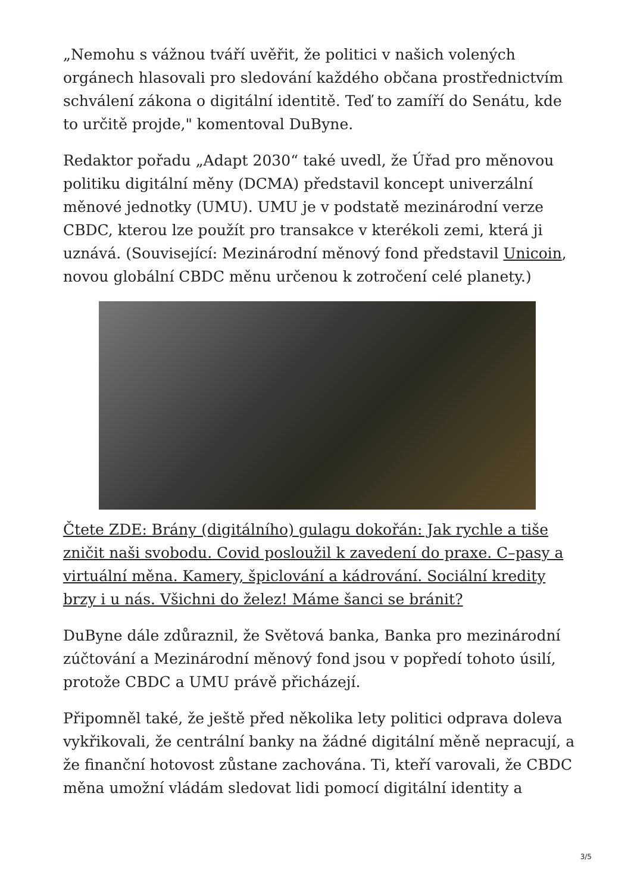„Nemohu s vážnou tváří uvěřit, že politici v našich volených orgánech hlasovali pro sledování každého občana prostřednictvím schválení zákona o digitální identitě. Teď to zamíří do Senátu, kde to určitě projde," komentoval DuByne.
Redaktor pořadu „Adapt 2030“ také uvedl, že Úřad pro měnovou politiku digitální měny (DCMA) představil koncept univerzální měnové jednotky (UMU). UMU je v podstatě mezinárodní verze CBDC, kterou lze použít pro transakce v kterékoli zemi, která ji uznává. (Související: Mezinárodní měnový fond představil Unicoin, novou globální CBDC měnu určenou k zotročení celé planety.)
Čtete ZDE: Brány (digitálního) gulagu dokořán: Jak rychle a tiše zničit naši svobodu. Covid posloužil k zavedení do praxe. C–pasy a virtuální měna. Kamery, špiclování a kádrování. Sociální kredity brzy i u nás. Všichni do želez! Máme šanci se bránit?
DuByne dále zdůraznil, že Světová banka, Banka pro mezinárodní zúčtování a Mezinárodní měnový fond jsou v popředí tohoto úsilí, protože CBDC a UMU právě přicházejí.
Připomněl také, že ještě před několika lety politici odprava doleva vykřikovali, že centrální banky na žádné digitální měně nepracují, a že finanční hotovost zůstane zachována. Ti, kteří varovali, že CBDC měna umožní vládám sledovat lidi pomocí digitální identity a
3/5